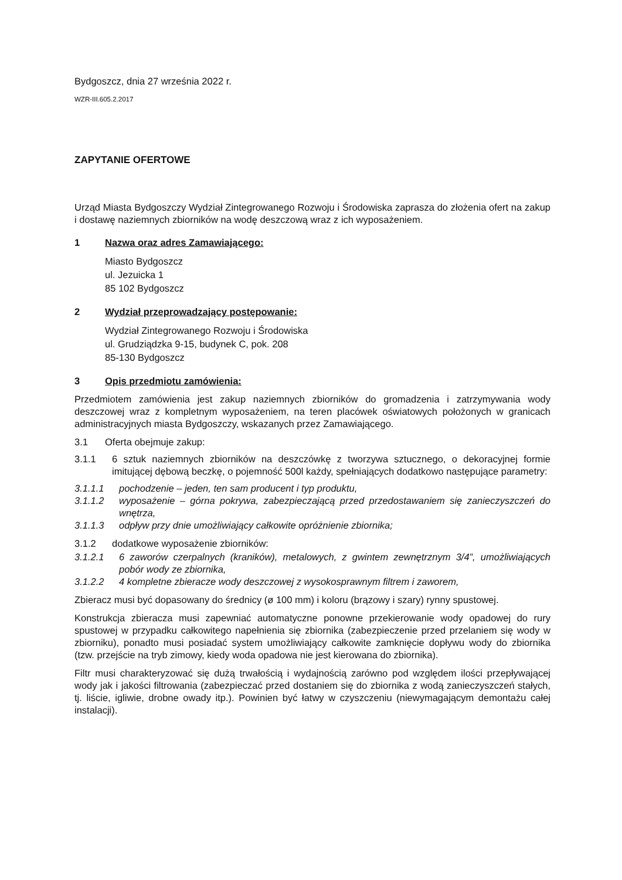Bydgoszcz, dnia 27 września 2022 r.
WZR-III.605.2.2017
ZAPYTANIE OFERTOWE
Urząd Miasta Bydgoszczy Wydział Zintegrowanego Rozwoju i Środowiska zaprasza do złożenia ofert na zakup i dostawę naziemnych zbiorników na wodę deszczową wraz z ich wyposażeniem.
1 Nazwa oraz adres Zamawiającego:
Miasto Bydgoszcz
ul. Jezuicka 1
85 102 Bydgoszcz
2 Wydział przeprowadzający postępowanie:
Wydział Zintegrowanego Rozwoju i Środowiska
ul. Grudziądzka 9-15, budynek C, pok. 208
85-130 Bydgoszcz
3 Opis przedmiotu zamówienia:
Przedmiotem zamówienia jest zakup naziemnych zbiorników do gromadzenia i zatrzymywania wody deszczowej wraz z kompletnym wyposażeniem, na teren placówek oświatowych położonych w granicach administracyjnych miasta Bydgoszczy, wskazanych przez Zamawiającego.
3.1 Oferta obejmuje zakup:
3.1.1 6 sztuk naziemnych zbiorników na deszczówkę z tworzywa sztucznego, o dekoracyjnej formie imitującej dębową beczkę, o pojemność 500l każdy, spełniających dodatkowo następujące parametry:
3.1.1.1 pochodzenie – jeden, ten sam producent i typ produktu,
3.1.1.2 wyposażenie – górna pokrywa, zabezpieczającą przed przedostawaniem się zanieczyszczeń do wnętrza,
3.1.1.3 odpływ przy dnie umożliwiający całkowite opróżnienie zbiornika;
3.1.2 dodatkowe wyposażenie zbiorników:
3.1.2.1 6 zaworów czerpalnych (kraników), metalowych, z gwintem zewnętrznym 3/4”, umożliwiających pobór wody ze zbiornika,
3.1.2.2 4 kompletne zbieracze wody deszczowej z wysokosprawnym filtrem i zaworem,
Zbieracz musi być dopasowany do średnicy (ø 100 mm) i koloru (brązowy i szary) rynny spustowej.
Konstrukcja zbieracza musi zapewniać automatyczne ponowne przekierowanie wody opadowej do rury spustowej w przypadku całkowitego napełnienia się zbiornika (zabezpieczenie przed przelaniem się wody w zbiorniku), ponadto musi posiadać system umożliwiający całkowite zamknięcie dopływu wody do zbiornika (tzw. przejście na tryb zimowy, kiedy woda opadowa nie jest kierowana do zbiornika).
Filtr musi charakteryzować się dużą trwałością i wydajnością zarówno pod względem ilości przepływającej wody jak i jakości filtrowania (zabezpieczać przed dostaniem się do zbiornika z wodą zanieczyszczeń stałych, tj. liście, igliwie, drobne owady itp.). Powinien być łatwy w czyszczeniu (niewymagającym demontażu całej instalacji).